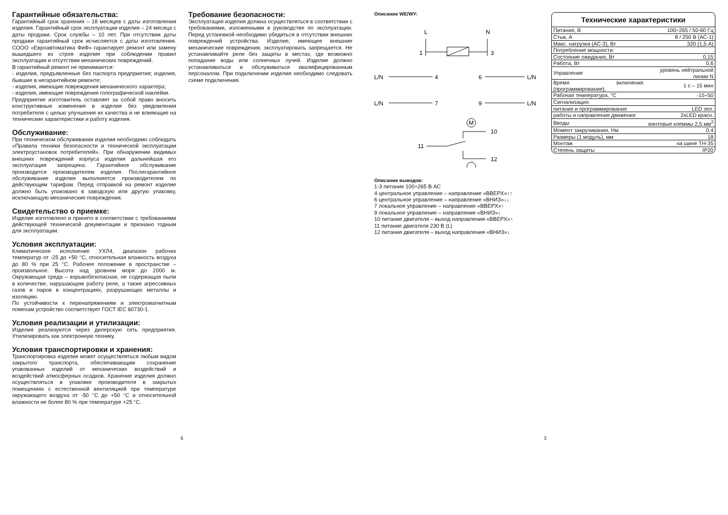Гарантийные обязательства:
Гарантийный срок хранения – 18 месяцев с даты изготовления изделия. Гарантийный срок эксплуатации изделия – 24 месяца с даты продажи. Срок службы – 10 лет. При отсутствии даты продажи гарантийный срок исчисляется с даты изготовления. СООО «Евроавтоматика ФиФ» гарантирует ремонт или замену вышедшего из строя изделия при соблюдении правил эксплуатации и отсутствии механических повреждений.
В гарантийный ремонт не принимаются:
- изделия, предъявленные без паспорта предприятия; изделия, бывшие в негарантийном ремонте;
- изделия, имеющие повреждения механического характера;
- изделия, имеющие повреждения голографической наклейки.
Предприятие изготовитель оставляет за собой право вносить конструктивные изменения в изделия без уведомления потребителя с целью улучшения их качества и не влияющие на технические характеристики и работу изделия.
Обслуживание:
При техническом обслуживании изделия необходимо соблюдать «Правила техники безопасности и технической эксплуатации электроустановок потребителей». При обнаружении видимых внешних повреждений корпуса изделия дальнейшая его эксплуатация запрещена. Гарантийное обслуживание производится производителем изделия. Послегарантийное обслуживание изделия выполняется производителем по действующим тарифам. Перед отправкой на ремонт изделие должно быть упаковано в заводскую или другую упаковку, исключающую механические повреждения.
Свидетельство о приемке:
Изделие изготовлено и принято в соответствии с требованиями действующей технической документации и признано годным для эксплуатации.
Условия эксплуатации:
Климатическое исполнение УХЛ4, диапазон рабочих температур от -25 до +50 °C, относительная влажность воздуха до 80 % при 25 °C. Рабочее положение в пространстве – произвольное. Высота над уровнем моря до 2000 м. Окружающая среда – взрывобезопасная, не содержащая пыли в количестве, нарушающем работу реле, а также агрессивных газов и паров в концентрациях, разрушающих металлы и изоляцию.
По устойчивости к перенапряжениям и электромагнитным помехам устройство соответствует ГОСТ IEC 60730-1.
Условия реализации и утилизации:
Изделия реализуются через дилерскую сеть предприятия. Утилизировать как электронную технику.
Условия транспортировки и хранения:
Транспортировка изделия может осуществляться любым видом закрытого транспорта, обеспечивающим сохранение упакованных изделий от механических воздействий и воздействий атмосферных осадков. Хранение изделия должно осуществляться в упаковке производителя в закрытых помещениях с естественной вентиляцией при температуре окружающего воздуха от -50 °C до +50 °C и относительной влажности не более 80 % при температуре +25 °C.
Требование безопасности:
Эксплуатация изделия должна осуществляться в соответствии с требованиями, изложенными в руководстве по эксплуатации. Перед установкой необходимо убедиться в отсутствии внешних повреждений устройства. Изделие, имеющее внешние механические повреждения, эксплуатировать запрещается. Не устанавливайте реле без защиты в местах, где возможно попадание воды или солнечных лучей. Изделие должно устанавливаться и обслуживаться квалифицированным персоналом. При подключении изделия необходимо следовать схеме подключения.
Описание WE/WY:
L
N
1
3
L/N
4
6
L/N
L/N
7
9
L/N
M
10
11
12
Описание выводов:
1-3 питание 100÷265 В АС
4 центральное управление – направление «ВВЕРХ»↑↑
6 центральное управление – направление «ВНИЗ»↓↓
7 локальное управление – направление «ВВЕРХ»↑
9 локальное управление – направление «ВНИЗ»↓
10 питание двигателя – выход направления «ВВЕРХ»↑
11 питание двигателя 230 В (L)
12 питание двигателя – выход направления «ВНИЗ»↓
Технические характеристики
| Питания, В | 100÷265 / 50-60 Гц |
| Стык, А | 8 / 250 В (АС-1) |
| Макс. нагрузка (АС-3), Вт | 320 (1,5 А) |
| Потребление мощности: | |
| Состояние ожидания, Вт | 0,15 |
| Работа, Вт | 0,6 |
| Управление | уровень нейтральной линии N |
| Время включения (программирование), | 1 с – 15 мин |
| Рабочая температура, °C | -15÷50 |
| Сигнализация: | |
| питания и программирования | LED зел. |
| работы и направления движения | 2xLED красн. |
| Вводы | винтовые клеммы 2,5 мм<sup>2</sup> |
| Момент закручивания, Нм | 0,4 |
| Размеры (1 модуль), мм | 18 |
| Монтаж | на шине ТН-35 |
| Степень защиты | IP20 |
6 3